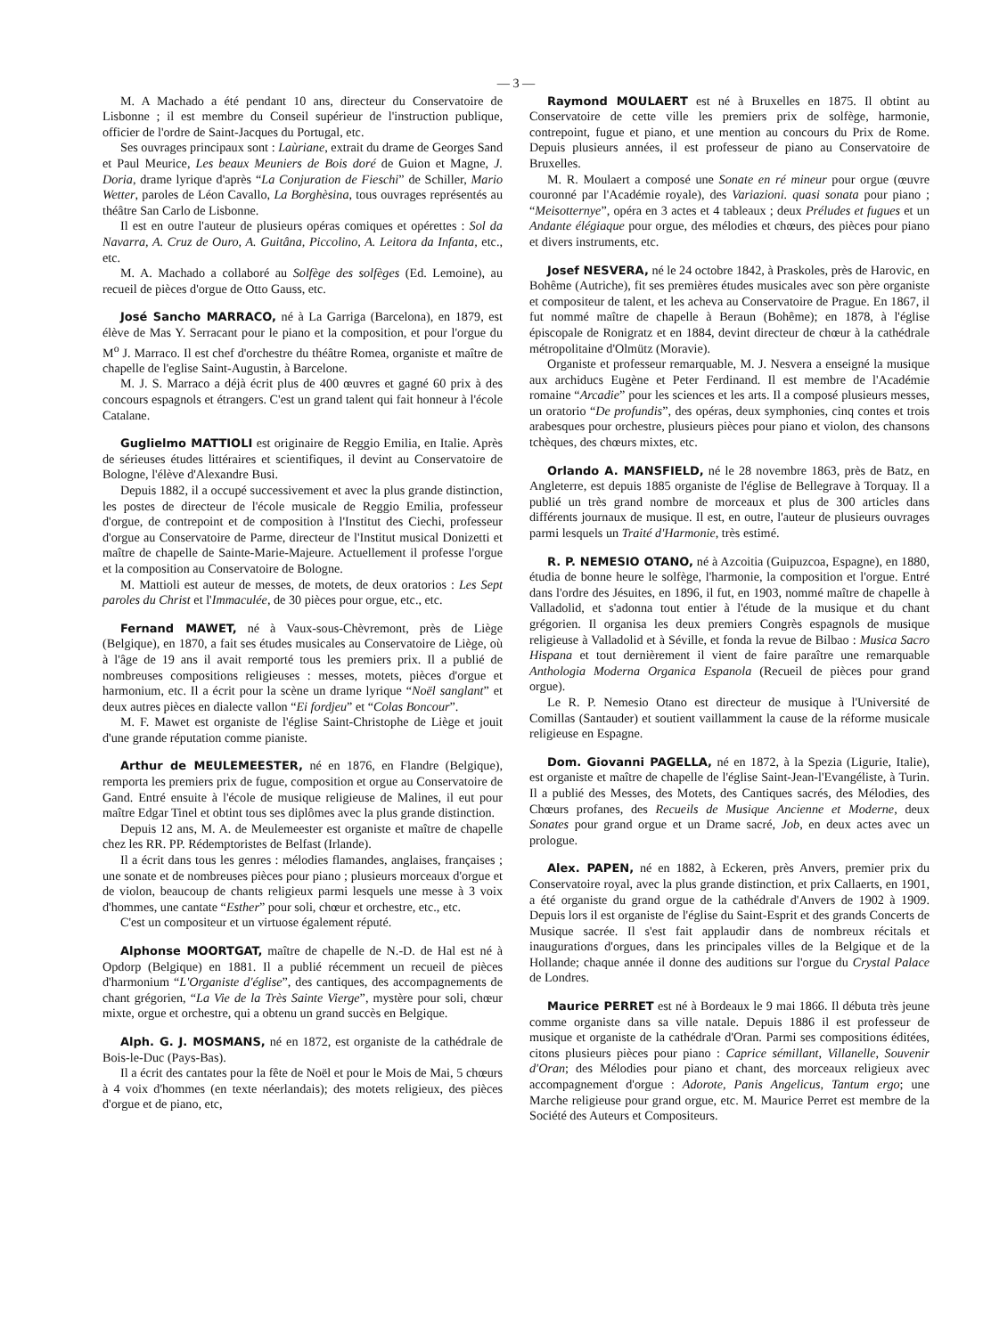— 3 —
M. A Machado a été pendant 10 ans, directeur du Conservatoire de Lisbonne ; il est membre du Conseil supérieur de l'instruction publique, officier de l'ordre de Saint-Jacques du Portugal, etc.
Ses ouvrages principaux sont : Laùriane, extrait du drame de Georges Sand et Paul Meurice, Les beaux Meuniers de Bois doré de Guion et Magne, J. Doria, drame lyrique d'après “La Conjuration de Fieschi” de Schiller, Mario Wetter, paroles de Léon Cavallo, La Borghèsina, tous ouvrages représentés au théâtre San Carlo de Lisbonne.
Il est en outre l'auteur de plusieurs opéras comiques et opérettes : Sol da Navarra, A. Cruz de Ouro, A. Guitâna, Piccolino, A. Leitora da Infanta, etc., etc.
M. A. Machado a collaboré au Solfège des solfèges (Ed. Lemoine), au recueil de pièces d'orgue de Otto Gauss, etc.
José Sancho MARRACO, né à La Garriga (Barcelona), en 1879, est élève de Mas Y. Serracant pour le piano et la composition, et pour l'orgue du M<sup>o</sup> J. Marraco. Il est chef d'orchestre du théâtre Romea, organiste et maître de chapelle de l'eglise Saint-Augustin, à Barcelone.
M. J. S. Marraco a déjà écrit plus de 400 œuvres et gagné 60 prix à des concours espagnols et étrangers. C'est un grand talent qui fait honneur à l'école Catalane.
Guglielmo MATTIOLI est originaire de Reggio Emilia, en Italie. Après de sérieuses études littéraires et scientifiques, il devint au Conservatoire de Bologne, l'élève d'Alexandre Busi.
Depuis 1882, il a occupé successivement et avec la plus grande distinction, les postes de directeur de l'école musicale de Reggio Emilia, professeur d'orgue, de contrepoint et de composition à l'Institut des Ciechi, professeur d'orgue au Conservatoire de Parme, directeur de l'Institut musical Donizetti et maître de chapelle de Sainte-Marie-Majeure. Actuellement il professe l'orgue et la composition au Conservatoire de Bologne.
M. Mattioli est auteur de messes, de motets, de deux oratorios : Les Sept paroles du Christ et l'Immaculée, de 30 pièces pour orgue, etc., etc.
Fernand MAWET, né à Vaux-sous-Chèvremont, près de Liège (Belgique), en 1870, a fait ses études musicales au Conservatoire de Liège, où à l'âge de 19 ans il avait remporté tous les premiers prix. Il a publié de nombreuses compositions religieuses : messes, motets, pièces d'orgue et harmonium, etc. Il a écrit pour la scène un drame lyrique “Noël sanglant” et deux autres pièces en dialecte vallon “Ei fordjeu” et “Colas Boncour”.
M. F. Mawet est organiste de l'église Saint-Christophe de Liège et jouit d'une grande réputation comme pianiste.
Arthur de MEULEMEESTER, né en 1876, en Flandre (Belgique), remporta les premiers prix de fugue, composition et orgue au Conservatoire de Gand. Entré ensuite à l'école de musique religieuse de Malines, il eut pour maître Edgar Tinel et obtint tous ses diplômes avec la plus grande distinction.
Depuis 12 ans, M. A. de Meulemeester est organiste et maître de chapelle chez les RR. PP. Rédemptoristes de Belfast (Irlande).
Il a écrit dans tous les genres : mélodies flamandes, anglaises, françaises ; une sonate et de nombreuses pièces pour piano ; plusieurs morceaux d'orgue et de violon, beaucoup de chants religieux parmi lesquels une messe à 3 voix d'hommes, une cantate “Esther” pour soli, chœur et orchestre, etc., etc.
C'est un compositeur et un virtuose également réputé.
Alphonse MOORTGAT, maître de chapelle de N.-D. de Hal est né à Opdorp (Belgique) en 1881. Il a publié récemment un recueil de pièces d'harmonium “L'Organiste d'église”, des cantiques, des accompagnements de chant grégorien, “La Vie de la Très Sainte Vierge”, mystère pour soli, chœur mixte, orgue et orchestre, qui a obtenu un grand succès en Belgique.
Alph. G. J. MOSMANS, né en 1872, est organiste de la cathédrale de Bois-le-Duc (Pays-Bas).
Il a écrit des cantates pour la fête de Noël et pour le Mois de Mai, 5 chœurs à 4 voix d'hommes (en texte néerlandais); des motets religieux, des pièces d'orgue et de piano, etc,
Raymond MOULAERT est né à Bruxelles en 1875. Il obtint au Conservatoire de cette ville les premiers prix de solfège, harmonie, contrepoint, fugue et piano, et une mention au concours du Prix de Rome. Depuis plusieurs années, il est professeur de piano au Conservatoire de Bruxelles.
M. R. Moulaert a composé une Sonate en ré mineur pour orgue (œuvre couronné par l'Académie royale), des Variazioni. quasi sonata pour piano ; “Meisotternye”, opéra en 3 actes et 4 tableaux ; deux Préludes et fugues et un Andante élégiaque pour orgue, des mélodies et chœurs, des pièces pour piano et divers instruments, etc.
Josef NESVERA, né le 24 octobre 1842, à Praskoles, près de Harovic, en Bohême (Autriche), fit ses premières études musicales avec son père organiste et compositeur de talent, et les acheva au Conservatoire de Prague. En 1867, il fut nommé maître de chapelle à Beraun (Bohême); en 1878, à l'église épiscopale de Ronigratz et en 1884, devint directeur de chœur à la cathédrale métropolitaine d'Olmütz (Moravie).
Organiste et professeur remarquable, M. J. Nesvera a enseigné la musique aux archiducs Eugène et Peter Ferdinand. Il est membre de l'Académie romaine “Arcadie” pour les sciences et les arts. Il a composé plusieurs messes, un oratorio “De profundis”, des opéras, deux symphonies, cinq contes et trois arabesques pour orchestre, plusieurs pièces pour piano et violon, des chansons tchèques, des chœurs mixtes, etc.
Orlando A. MANSFIELD, né le 28 novembre 1863, près de Batz, en Angleterre, est depuis 1885 organiste de l'église de Bellegrave à Torquay. Il a publié un très grand nombre de morceaux et plus de 300 articles dans différents journaux de musique. Il est, en outre, l'auteur de plusieurs ouvrages parmi lesquels un Traité d'Harmonie, très estimé.
R. P. NEMESIO OTANO, né à Azcoitia (Guipuzcoa, Espagne), en 1880, étudia de bonne heure le solfège, l'harmonie, la composition et l'orgue. Entré dans l'ordre des Jésuites, en 1896, il fut, en 1903, nommé maître de chapelle à Valladolid, et s'adonna tout entier à l'étude de la musique et du chant grégorien. Il organisa les deux premiers Congrès espagnols de musique religieuse à Valladolid et à Séville, et fonda la revue de Bilbao : Musica Sacro Hispana et tout dernièrement il vient de faire paraître une remarquable Anthologia Moderna Organica Espanola (Recueil de pièces pour grand orgue).
Le R. P. Nemesio Otano est directeur de musique à l'Université de Comillas (Santauder) et soutient vaillamment la cause de la réforme musicale religieuse en Espagne.
Dom. Giovanni PAGELLA, né en 1872, à la Spezia (Ligurie, Italie), est organiste et maître de chapelle de l'église Saint-Jean-l'Evangéliste, à Turin. Il a publié des Messes, des Motets, des Cantiques sacrés, des Mélodies, des Chœurs profanes, des Recueils de Musique Ancienne et Moderne, deux Sonates pour grand orgue et un Drame sacré, Job, en deux actes avec un prologue.
Alex. PAPEN, né en 1882, à Eckeren, près Anvers, premier prix du Conservatoire royal, avec la plus grande distinction, et prix Callaerts, en 1901, a été organiste du grand orgue de la cathédrale d'Anvers de 1902 à 1909. Depuis lors il est organiste de l'église du Saint-Esprit et des grands Concerts de Musique sacrée. Il s'est fait applaudir dans de nombreux récitals et inaugurations d'orgues, dans les principales villes de la Belgique et de la Hollande; chaque année il donne des auditions sur l'orgue du Crystal Palace de Londres.
Maurice PERRET est né à Bordeaux le 9 mai 1866. Il débuta très jeune comme organiste dans sa ville natale. Depuis 1886 il est professeur de musique et organiste de la cathédrale d'Oran. Parmi ses compositions éditées, citons plusieurs pièces pour piano : Caprice sémillant, Villanelle, Souvenir d'Oran; des Mélodies pour piano et chant, des morceaux religieux avec accompagnement d'orgue : Adorote, Panis Angelicus, Tantum ergo; une Marche religieuse pour grand orgue, etc. M. Maurice Perret est membre de la Société des Auteurs et Compositeurs.